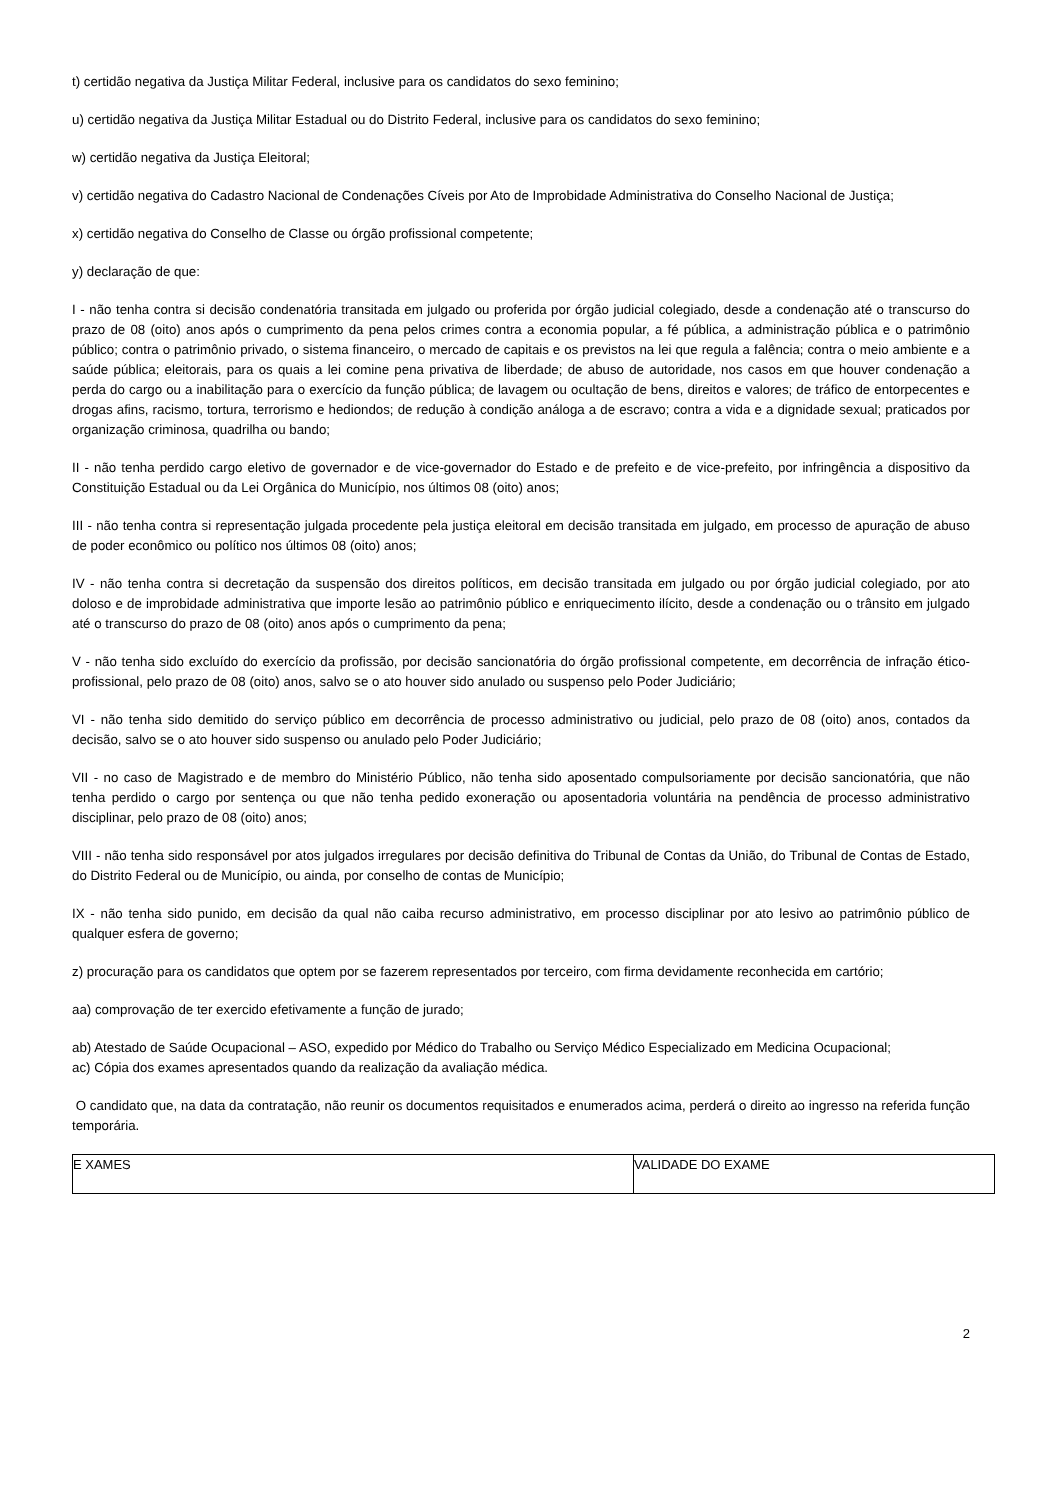t) certidão negativa da Justiça Militar Federal, inclusive para os candidatos do sexo feminino;
u) certidão negativa da Justiça Militar Estadual ou do Distrito Federal, inclusive para os candidatos do sexo feminino;
w) certidão negativa da Justiça Eleitoral;
v) certidão negativa do Cadastro Nacional de Condenações Cíveis por Ato de Improbidade Administrativa do Conselho Nacional de Justiça;
x) certidão negativa do Conselho de Classe ou órgão profissional competente;
y) declaração de que:
I - não tenha contra si decisão condenatória transitada em julgado ou proferida por órgão judicial colegiado, desde a condenação até o transcurso do prazo de 08 (oito) anos após o cumprimento da pena pelos crimes contra a economia popular, a fé pública, a administração pública e o patrimônio público; contra o patrimônio privado, o sistema financeiro, o mercado de capitais e os previstos na lei que regula a falência; contra o meio ambiente e a saúde pública; eleitorais, para os quais a lei comine pena privativa de liberdade; de abuso de autoridade, nos casos em que houver condenação a perda do cargo ou a inabilitação para o exercício da função pública; de lavagem ou ocultação de bens, direitos e valores; de tráfico de entorpecentes e drogas afins, racismo, tortura, terrorismo e hediondos; de redução à condição análoga a de escravo; contra a vida e a dignidade sexual; praticados por organização criminosa, quadrilha ou bando;
II - não tenha perdido cargo eletivo de governador e de vice-governador do Estado e de prefeito e de vice-prefeito, por infringência a dispositivo da Constituição Estadual ou da Lei Orgânica do Município, nos últimos 08 (oito) anos;
III - não tenha contra si representação julgada procedente pela justiça eleitoral em decisão transitada em julgado, em processo de apuração de abuso de poder econômico ou político nos últimos 08 (oito) anos;
IV - não tenha contra si decretação da suspensão dos direitos políticos, em decisão transitada em julgado ou por órgão judicial colegiado, por ato doloso e de improbidade administrativa que importe lesão ao patrimônio público e enriquecimento ilícito, desde a condenação ou o trânsito em julgado até o transcurso do prazo de 08 (oito) anos após o cumprimento da pena;
V - não tenha sido excluído do exercício da profissão, por decisão sancionatória do órgão profissional competente, em decorrência de infração ético-profissional, pelo prazo de 08 (oito) anos, salvo se o ato houver sido anulado ou suspenso pelo Poder Judiciário;
VI - não tenha sido demitido do serviço público em decorrência de processo administrativo ou judicial, pelo prazo de 08 (oito) anos, contados da decisão, salvo se o ato houver sido suspenso ou anulado pelo Poder Judiciário;
VII - no caso de Magistrado e de membro do Ministério Público, não tenha sido aposentado compulsoriamente por decisão sancionatória, que não tenha perdido o cargo por sentença ou que não tenha pedido exoneração ou aposentadoria voluntária na pendência de processo administrativo disciplinar, pelo prazo de 08 (oito) anos;
VIII - não tenha sido responsável por atos julgados irregulares por decisão definitiva do Tribunal de Contas da União, do Tribunal de Contas de Estado, do Distrito Federal ou de Município, ou ainda, por conselho de contas de Município;
IX - não tenha sido punido, em decisão da qual não caiba recurso administrativo, em processo disciplinar por ato lesivo ao patrimônio público de qualquer esfera de governo;
z) procuração para os candidatos que optem por se fazerem representados por terceiro, com firma devidamente reconhecida em cartório;
aa) comprovação de ter exercido efetivamente a função de jurado;
ab) Atestado de Saúde Ocupacional – ASO, expedido por Médico do Trabalho ou Serviço Médico Especializado em Medicina Ocupacional;
ac) Cópia dos exames apresentados quando da realização da avaliação médica.
O candidato que, na data da contratação, não reunir os documentos requisitados e enumerados acima, perderá o direito ao ingresso na referida função temporária.
| E XAMES | VALIDADE DO EXAME |
2